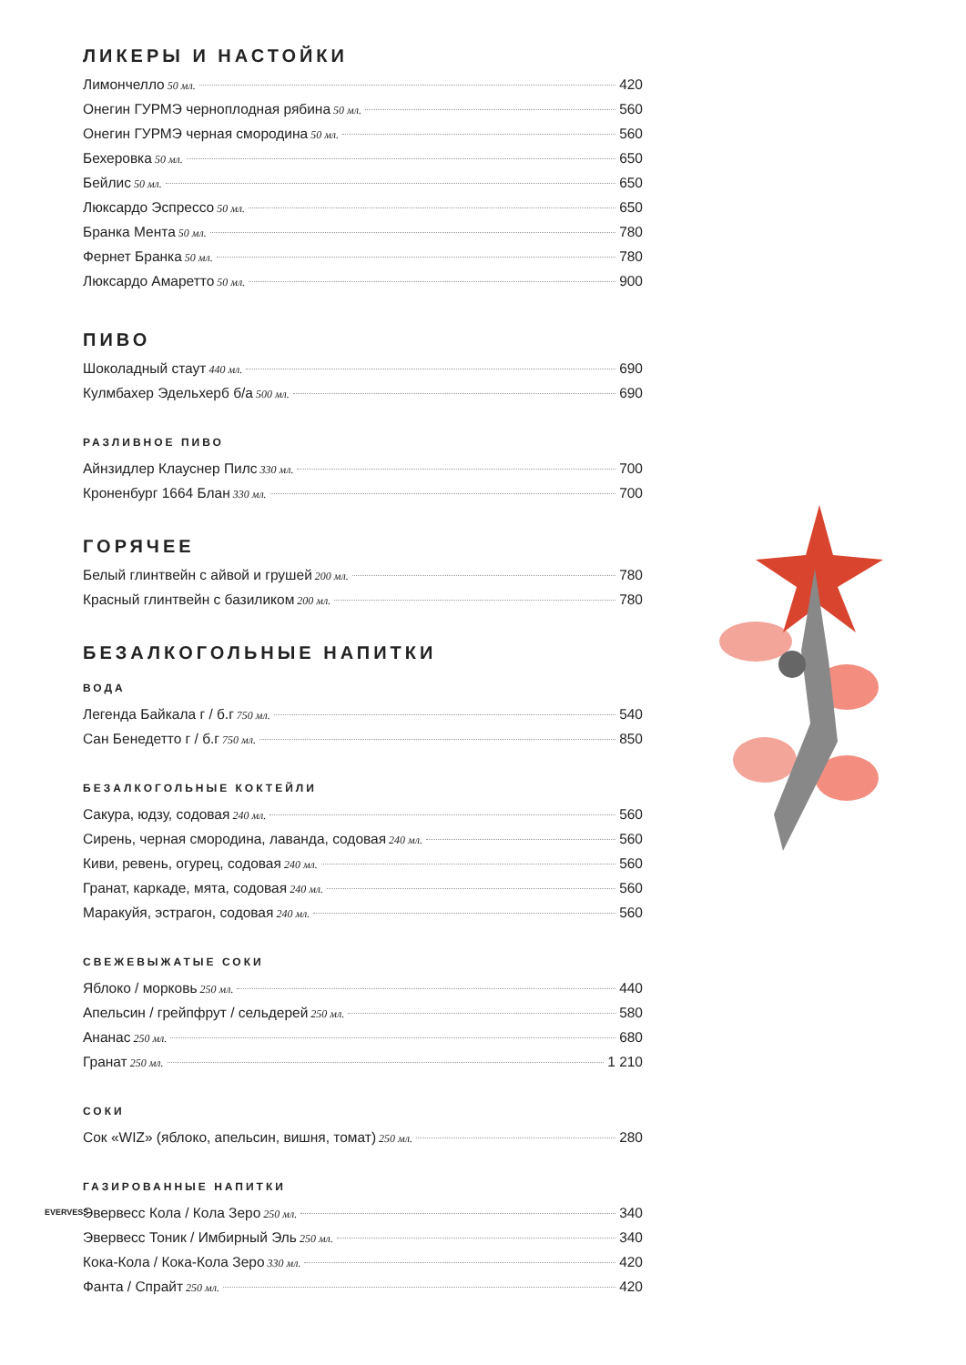ЛИКЕРЫ И НАСТОЙКИ
Лимончелло 50 мл. 420
Онегин ГУРМЭ черноплодная рябина 50 мл. 560
Онегин ГУРМЭ черная смородина 50 мл. 560
Бехеровка 50 мл. 650
Бейлис 50 мл. 650
Люксардо Эспрессо 50 мл. 650
Бранка Мента 50 мл. 780
Фернет Бранка 50 мл. 780
Люксардо Амаретто 50 мл. 900
ПИВО
Шоколадный стаут 440 мл. 690
Кулмбахер Эдельхерб б/а 500 мл. 690
РАЗЛИВНОЕ ПИВО
Айнзидлер Клауснер Пилс 330 мл. 700
Кроненбург 1664 Блан 330 мл. 700
ГОРЯЧЕЕ
Белый глинтвейн с айвой и грушей 200 мл. 780
Красный глинтвейн с базиликом 200 мл. 780
БЕЗАЛКОГОЛЬНЫЕ НАПИТКИ
ВОДА
Легенда Байкала г / б.г 750 мл. 540
Сан Бенедетто г / б.г 750 мл. 850
БЕЗАЛКОГОЛЬНЫЕ КОКТЕЙЛИ
Сакура, юдзу, содовая 240 мл. 560
Сирень, черная смородина, лаванда, содовая 240 мл. 560
Киви, ревень, огурец, содовая 240 мл. 560
Гранат, каркаде, мята, содовая 240 мл. 560
Маракуйя, эстрагон, содовая 240 мл. 560
СВЕЖЕВЫЖАТЫЕ СОКИ
Яблоко / морковь 250 мл. 440
Апельсин / грейпфрут / сельдерей 250 мл. 580
Ананас 250 мл. 680
Гранат 250 мл. 1 210
СОКИ
Сок «WIZ» (яблоко, апельсин, вишня, томат) 250 мл. 280
ГАЗИРОВАННЫЕ НАПИТКИ
EVERVESS Эвервесс Кола / Кола Зеро 250 мл. 340
Эвервесс Тоник / Имбирный Эль 250 мл. 340
Кока-Кола / Кока-Кола Зеро 330 мл. 420
Фанта / Спрайт 250 мл. 420